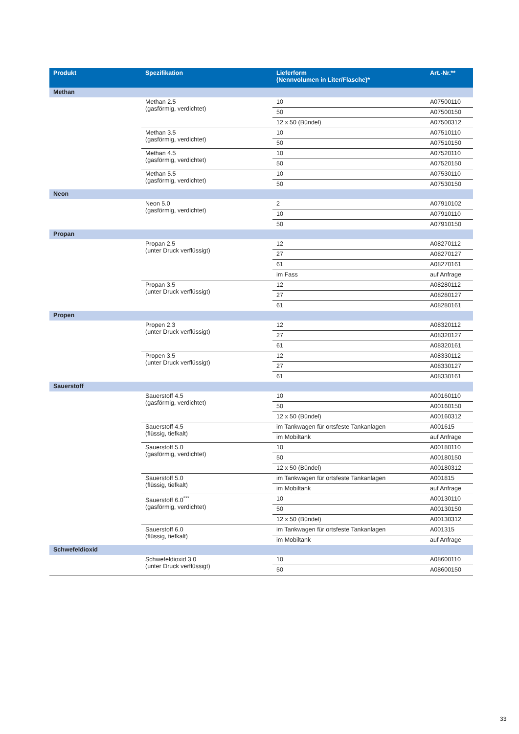| Produkt | Spezifikation | Lieferform (Nennvolumen in Liter/Flasche)* | Art.-Nr.** |
| --- | --- | --- | --- |
| Methan | | | |
| | Methan 2.5 (gasförmig, verdichtet) | 10 | A07500110 |
| | | 50 | A07500150 |
| | | 12 x 50 (Bündel) | A07500312 |
| | Methan 3.5 (gasförmig, verdichtet) | 10 | A07510110 |
| | | 50 | A07510150 |
| | Methan 4.5 (gasförmig, verdichtet) | 10 | A07520110 |
| | | 50 | A07520150 |
| | Methan 5.5 (gasförmig, verdichtet) | 10 | A07530110 |
| | | 50 | A07530150 |
| Neon | | | |
| | Neon 5.0 (gasförmig, verdichtet) | 2 | A07910102 |
| | | 10 | A07910110 |
| | | 50 | A07910150 |
| Propan | | | |
| | Propan 2.5 (unter Druck verflüssigt) | 12 | A08270112 |
| | | 27 | A08270127 |
| | | 61 | A08270161 |
| | | im Fass | auf Anfrage |
| | Propan 3.5 (unter Druck verflüssigt) | 12 | A08280112 |
| | | 27 | A08280127 |
| | | 61 | A08280161 |
| Propen | | | |
| | Propen 2.3 (unter Druck verflüssigt) | 12 | A08320112 |
| | | 27 | A08320127 |
| | | 61 | A08320161 |
| | Propen 3.5 (unter Druck verflüssigt) | 12 | A08330112 |
| | | 27 | A08330127 |
| | | 61 | A08330161 |
| Sauerstoff | | | |
| | Sauerstoff 4.5 (gasförmig, verdichtet) | 10 | A00160110 |
| | | 50 | A00160150 |
| | | 12 x 50 (Bündel) | A00160312 |
| | Sauerstoff 4.5 (flüssig, tiefkalt) | im Tankwagen für ortsfeste Tankanlagen | A001615 |
| | | im Mobiltank | auf Anfrage |
| | Sauerstoff 5.0 (gasförmig, verdichtet) | 10 | A00180110 |
| | | 50 | A00180150 |
| | | 12 x 50 (Bündel) | A00180312 |
| | Sauerstoff 5.0 (flüssig, tiefkalt) | im Tankwagen für ortsfeste Tankanlagen | A001815 |
| | | im Mobiltank | auf Anfrage |
| | Sauerstoff 6.0<sup>***</sup> (gasförmig, verdichtet) | 10 | A00130110 |
| | | 50 | A00130150 |
| | | 12 x 50 (Bündel) | A00130312 |
| | Sauerstoff 6.0 (flüssig, tiefkalt) | im Tankwagen für ortsfeste Tankanlagen | A001315 |
| | | im Mobiltank | auf Anfrage |
| Schwefeldioxid | | | |
| | Schwefeldioxid 3.0 (unter Druck verflüssigt) | 10 | A08600110 |
| | | 50 | A08600150 |
33